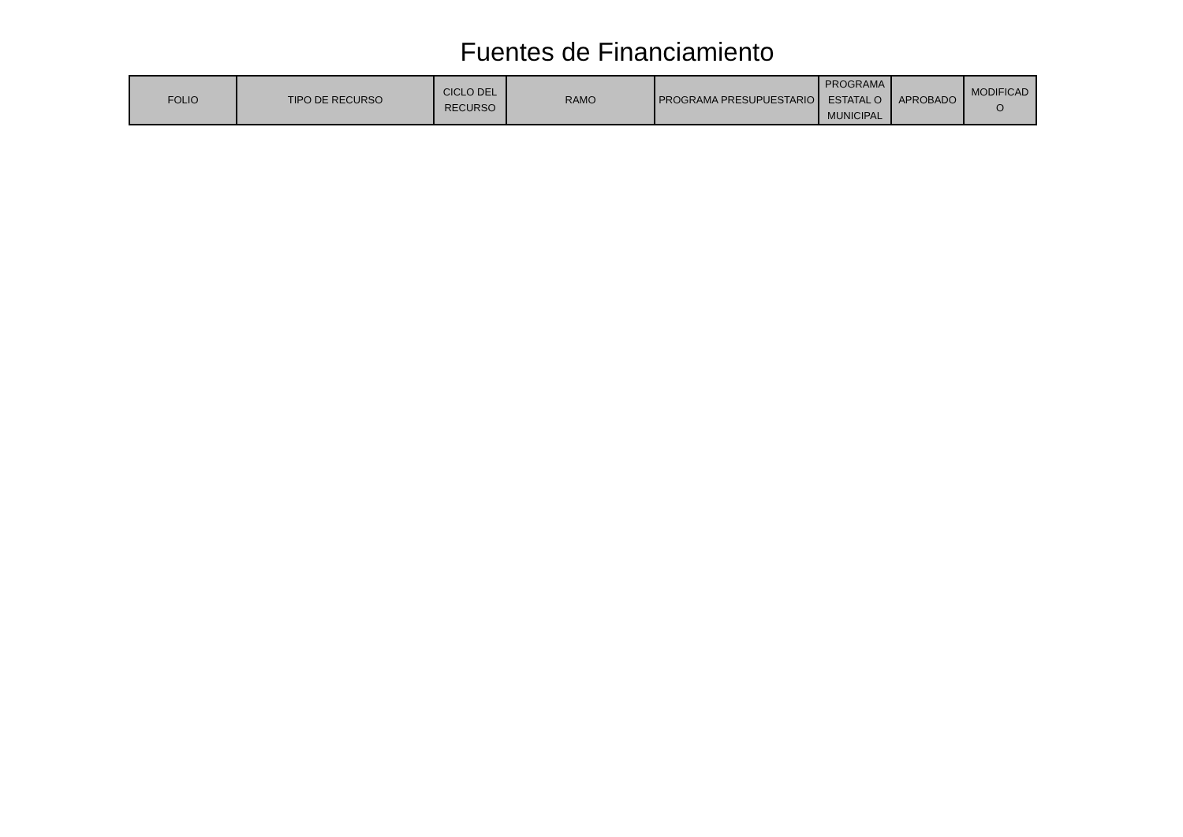Fuentes de Financiamiento
| FOLIO | TIPO DE RECURSO | CICLO DEL RECURSO | RAMO | PROGRAMA PRESUPUESTARIO | PROGRAMA ESTATAL O MUNICIPAL | APROBADO | MODIFICAD O |
| --- | --- | --- | --- | --- | --- | --- | --- |